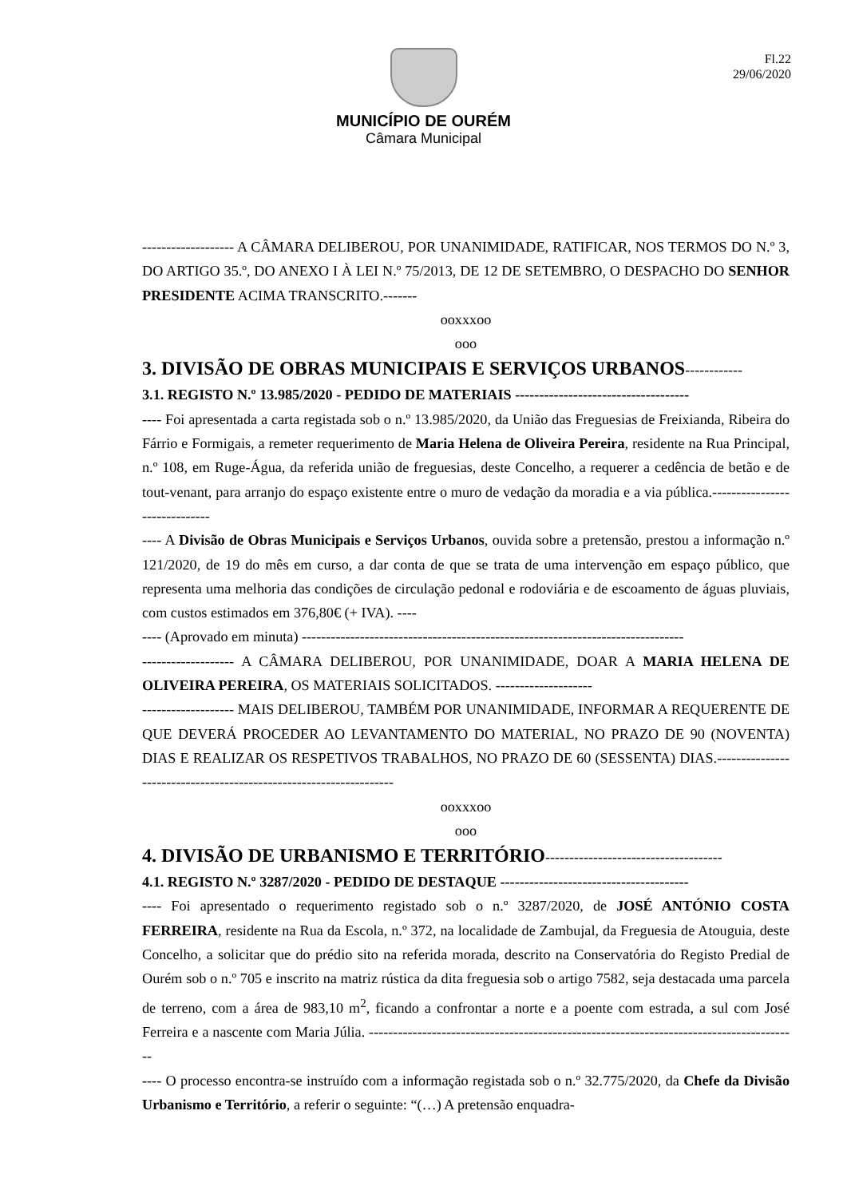Fl.22
29/06/2020
MUNICÍPIO DE OURÉM
Câmara Municipal
------------------- A CÂMARA DELIBEROU, POR UNANIMIDADE, RATIFICAR, NOS TERMOS DO N.º 3, DO ARTIGO 35.º, DO ANEXO I À LEI N.º 75/2013, DE 12 DE SETEMBRO, O DESPACHO DO SENHOR PRESIDENTE ACIMA TRANSCRITO.-------
ooxxxoo
ooo
3. DIVISÃO DE OBRAS MUNICIPAIS E SERVIÇOS URBANOS------------
3.1. REGISTO N.º 13.985/2020 - PEDIDO DE MATERIAIS ------------------------------------
---- Foi apresentada a carta registada sob o n.º 13.985/2020, da União das Freguesias de Freixianda, Ribeira do Fárrio e Formigais, a remeter requerimento de Maria Helena de Oliveira Pereira, residente na Rua Principal, n.º 108, em Ruge-Água, da referida união de freguesias, deste Concelho, a requerer a cedência de betão e de tout-venant, para arranjo do espaço existente entre o muro de vedação da moradia e a via pública.------------------------------
---- A Divisão de Obras Municipais e Serviços Urbanos, ouvida sobre a pretensão, prestou a informação n.º 121/2020, de 19 do mês em curso, a dar conta de que se trata de uma intervenção em espaço público, que representa uma melhoria das condições de circulação pedonal e rodoviária e de escoamento de águas pluviais, com custos estimados em 376,80€ (+ IVA). ----
---- (Aprovado em minuta) -------------------------------------------------------------------------------
------------------- A CÂMARA DELIBEROU, POR UNANIMIDADE, DOAR A MARIA HELENA DE OLIVEIRA PEREIRA, OS MATERIAIS SOLICITADOS. --------------------
------------------- MAIS DELIBEROU, TAMBÉM POR UNANIMIDADE, INFORMAR A REQUERENTE DE QUE DEVERÁ PROCEDER AO LEVANTAMENTO DO MATERIAL, NO PRAZO DE 90 (NOVENTA) DIAS E REALIZAR OS RESPETIVOS TRABALHOS, NO PRAZO DE 60 (SESSENTA) DIAS.-------------------------------------------------------------------
ooxxxoo
ooo
4. DIVISÃO DE URBANISMO E TERRITÓRIO-------------------------------------
4.1. REGISTO N.º 3287/2020 - PEDIDO DE DESTAQUE ---------------------------------------
---- Foi apresentado o requerimento registado sob o n.º 3287/2020, de JOSÉ ANTÓNIO COSTA FERREIRA, residente na Rua da Escola, n.º 372, na localidade de Zambujal, da Freguesia de Atouguia, deste Concelho, a solicitar que do prédio sito na referida morada, descrito na Conservatória do Registo Predial de Ourém sob o n.º 705 e inscrito na matriz rústica da dita freguesia sob o artigo 7582, seja destacada uma parcela de terreno, com a área de 983,10 m<sup>2</sup>, ficando a confrontar a norte e a poente com estrada, a sul com José Ferreira e a nascente com Maria Júlia. -----------------------------------------------------------------------------------------
---- O processo encontra-se instruído com a informação registada sob o n.º 32.775/2020, da Chefe da Divisão Urbanismo e Território, a referir o seguinte: “(…) A pretensão enquadra-